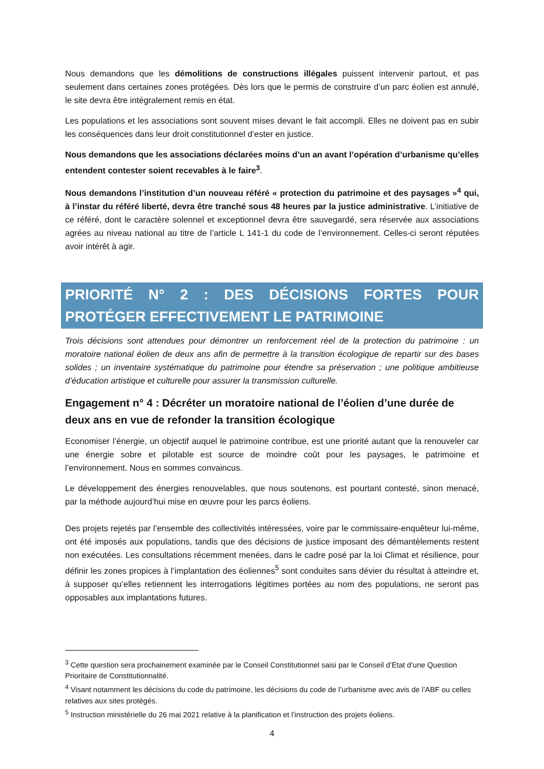Nous demandons que les démolitions de constructions illégales puissent intervenir partout, et pas seulement dans certaines zones protégées. Dès lors que le permis de construire d’un parc éolien est annulé, le site devra être intégralement remis en état.
Les populations et les associations sont souvent mises devant le fait accompli. Elles ne doivent pas en subir les conséquences dans leur droit constitutionnel d’ester en justice.
Nous demandons que les associations déclarées moins d’un an avant l’opération d’urbanisme qu’elles entendent contester soient recevables à le faire<sup>3</sup>.
Nous demandons l’institution d’un nouveau référé « protection du patrimoine et des paysages »<sup>4</sup> qui, à l’instar du référé liberté, devra être tranché sous 48 heures par la justice administrative. L’initiative de ce référé, dont le caractère solennel et exceptionnel devra être sauvegardé, sera réservée aux associations agrées au niveau national au titre de l’article L 141-1 du code de l’environnement. Celles-ci seront réputées avoir intérêt à agir.
PRIORITÉ N° 2 : DES DÉCISIONS FORTES POUR PROTÉGER EFFECTIVEMENT LE PATRIMOINE
Trois décisions sont attendues pour démontrer un renforcement réel de la protection du patrimoine : un moratoire national éolien de deux ans afin de permettre à la transition écologique de repartir sur des bases solides ; un inventaire systématique du patrimoine pour étendre sa préservation ; une politique ambitieuse d’éducation artistique et culturelle pour assurer la transmission culturelle.
Engagement n° 4 : Décréter un moratoire national de l’éolien d’une durée de deux ans en vue de refonder la transition écologique
Economiser l’énergie, un objectif auquel le patrimoine contribue, est une priorité autant que la renouveler car une énergie sobre et pilotable est source de moindre coût pour les paysages, le patrimoine et l’environnement. Nous en sommes convaincus.
Le développement des énergies renouvelables, que nous soutenons, est pourtant contesté, sinon menacé, par la méthode aujourd’hui mise en œuvre pour les parcs éoliens.
Des projets rejetés par l’ensemble des collectivités intéressées, voire par le commissaire-enquêteur lui-même, ont été imposés aux populations, tandis que des décisions de justice imposant des démantèlements restent non exécutées. Les consultations récemment menées, dans le cadre posé par la loi Climat et résilience, pour définir les zones propices à l’implantation des éoliennes<sup>5</sup> sont conduites sans dévier du résultat à atteindre et, à supposer qu’elles retiennent les interrogations légitimes portées au nom des populations, ne seront pas opposables aux implantations futures.
<sup>3</sup> Cette question sera prochainement examinée par le Conseil Constitutionnel saisi par le Conseil d’Etat d’une Question Prioritaire de Constitutionnalité.
<sup>4</sup> Visant notamment les décisions du code du patrimoine, les décisions du code de l’urbanisme avec avis de l’ABF ou celles relatives aux sites protégés.
<sup>5</sup> Instruction ministérielle du 26 mai 2021 relative à la planification et l’instruction des projets éoliens.
4